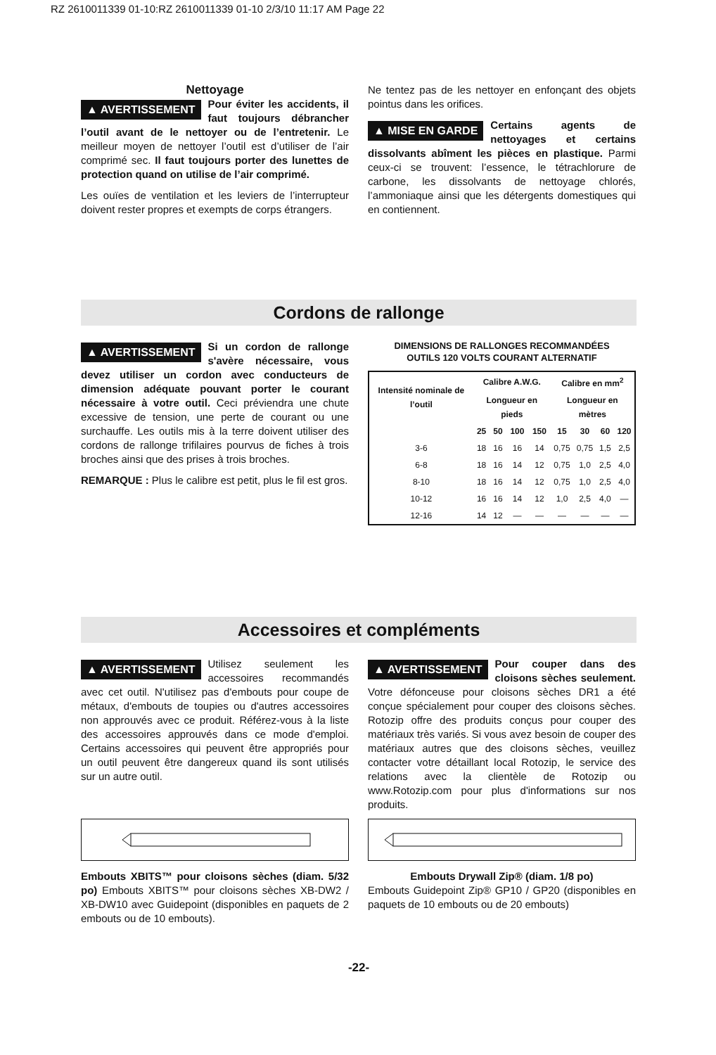RZ 2610011339 01-10:RZ 2610011339 01-10 2/3/10 11:17 AM Page 22
Nettoyage
▲ AVERTISSEMENT Pour éviter les accidents, il faut toujours débrancher l’outil avant de le nettoyer ou de l’entretenir. Le meilleur moyen de nettoyer l’outil est d’utiliser de l’air comprimé sec. Il faut toujours porter des lunettes de protection quand on utilise de l’air comprimé.
Les ouïes de ventilation et les leviers de l’interrupteur doivent rester propres et exempts de corps étrangers.
Ne tentez pas de les nettoyer en enfonçant des objets pointus dans les orifices.
▲ MISE EN GARDE Certains agents de nettoyages et certains dissolvants abîment les pièces en plastique. Parmi ceux-ci se trouvent: l’essence, le tétrachlorure de carbone, les dissolvants de nettoyage chlorés, l’ammoniaque ainsi que les détergents domestiques qui en contiennent.
Cordons de rallonge
▲ AVERTISSEMENT Si un cordon de rallonge s'avère nécessaire, vous devez utiliser un cordon avec conducteurs de dimension adéquate pouvant porter le courant nécessaire à votre outil. Ceci préviendra une chute excessive de tension, une perte de courant ou une surchauffe. Les outils mis à la terre doivent utiliser des cordons de rallonge trifilaires pourvus de fiches à trois broches ainsi que des prises à trois broches.
REMARQUE : Plus le calibre est petit, plus le fil est gros.
DIMENSIONS DE RALLONGES RECOMMANDÉES
OUTILS 120 VOLTS COURANT ALTERNATIF
| Intensité nominale de l’outil | Calibre A.W.G. | | | | Calibre en mm<sup>2</sup> | | | |
| --- | --- | --- | --- | --- | --- | --- | --- | --- |
| | Longueur en pieds | | | | Longueur en mètres | | | |
| | 25 | 50 | 100 | 150 | 15 | 30 | 60 | 120 |
| 3-6 | 18 | 16 | 16 | 14 | 0,75 | 0,75 | 1,5 | 2,5 |
| 6-8 | 18 | 16 | 14 | 12 | 0,75 | 1,0 | 2,5 | 4,0 |
| 8-10 | 18 | 16 | 14 | 12 | 0,75 | 1,0 | 2,5 | 4,0 |
| 10-12 | 16 | 16 | 14 | 12 | 1,0 | 2,5 | 4,0 | — |
| 12-16 | 14 | 12 | — | — | — | — | — | — |
Accessoires et compléments
▲ AVERTISSEMENT Utilisez seulement les accessoires recommandés avec cet outil. N'utilisez pas d'embouts pour coupe de métaux, d'embouts de toupies ou d'autres accessoires non approuvés avec ce produit. Référez-vous à la liste des accessoires approuvés dans ce mode d'emploi. Certains accessoires qui peuvent être appropriés pour un outil peuvent être dangereux quand ils sont utilisés sur un autre outil.
Embouts XBITS™ pour cloisons sèches (diam. 5/32 po) Embouts XBITS™ pour cloisons sèches XB-DW2 / XB-DW10 avec Guidepoint (disponibles en paquets de 2 embouts ou de 10 embouts).
▲ AVERTISSEMENT Pour couper dans des cloisons sèches seulement. Votre défonceuse pour cloisons sèches DR1 a été conçue spécialement pour couper des cloisons sèches. Rotozip offre des produits conçus pour couper des matériaux très variés. Si vous avez besoin de couper des matériaux autres que des cloisons sèches, veuillez contacter votre détaillant local Rotozip, le service des relations avec la clientèle de Rotozip ou www.Rotozip.com pour plus d'informations sur nos produits.
Embouts Drywall Zip® (diam. 1/8 po)
Embouts Guidepoint Zip® GP10 / GP20 (disponibles en paquets de 10 embouts ou de 20 embouts)
-22-